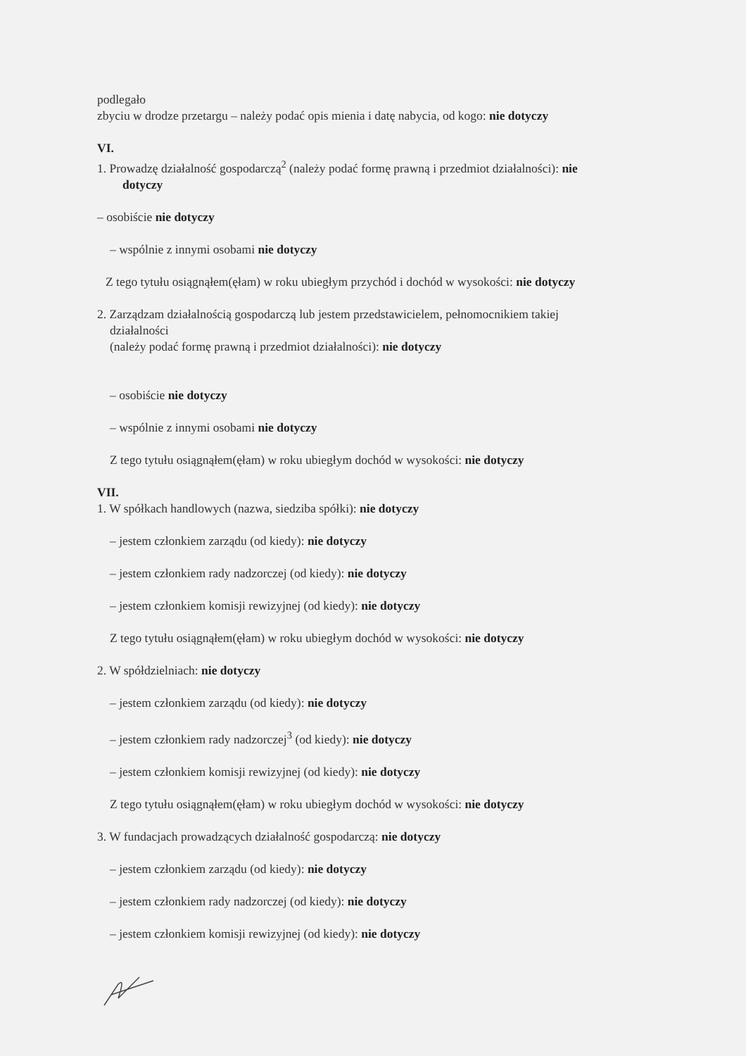podlegało
zbyciu w drodze przetargu – należy podać opis mienia i datę nabycia, od kogo: nie dotyczy
VI.
1. Prowadzę działalność gospodarczą<sup>2</sup> (należy podać formę prawną i przedmiot działalności): nie
dotyczy
– osobiście nie dotyczy
– wspólnie z innymi osobami nie dotyczy
Z tego tytułu osiągnąłem(ęłam) w roku ubiegłym przychód i dochód w wysokości: nie dotyczy
2. Zarządzam działalnością gospodarczą lub jestem przedstawicielem, pełnomocnikiem takiej
działalności
(należy podać formę prawną i przedmiot działalności): nie dotyczy
– osobiście nie dotyczy
– wspólnie z innymi osobami nie dotyczy
Z tego tytułu osiągnąłem(ęłam) w roku ubiegłym dochód w wysokości: nie dotyczy
VII.
1. W spółkach handlowych (nazwa, siedziba spółki): nie dotyczy
– jestem członkiem zarządu (od kiedy): nie dotyczy
– jestem członkiem rady nadzorczej (od kiedy): nie dotyczy
– jestem członkiem komisji rewizyjnej (od kiedy): nie dotyczy
Z tego tytułu osiągnąłem(ęłam) w roku ubiegłym dochód w wysokości: nie dotyczy
2. W spółdzielniach: nie dotyczy
– jestem członkiem zarządu (od kiedy): nie dotyczy
– jestem członkiem rady nadzorczej<sup>3</sup> (od kiedy): nie dotyczy
– jestem członkiem komisji rewizyjnej (od kiedy): nie dotyczy
Z tego tytułu osiągnąłem(ęłam) w roku ubiegłym dochód w wysokości: nie dotyczy
3. W fundacjach prowadzących działalność gospodarczą: nie dotyczy
– jestem członkiem zarządu (od kiedy): nie dotyczy
– jestem członkiem rady nadzorczej (od kiedy): nie dotyczy
– jestem członkiem komisji rewizyjnej (od kiedy): nie dotyczy